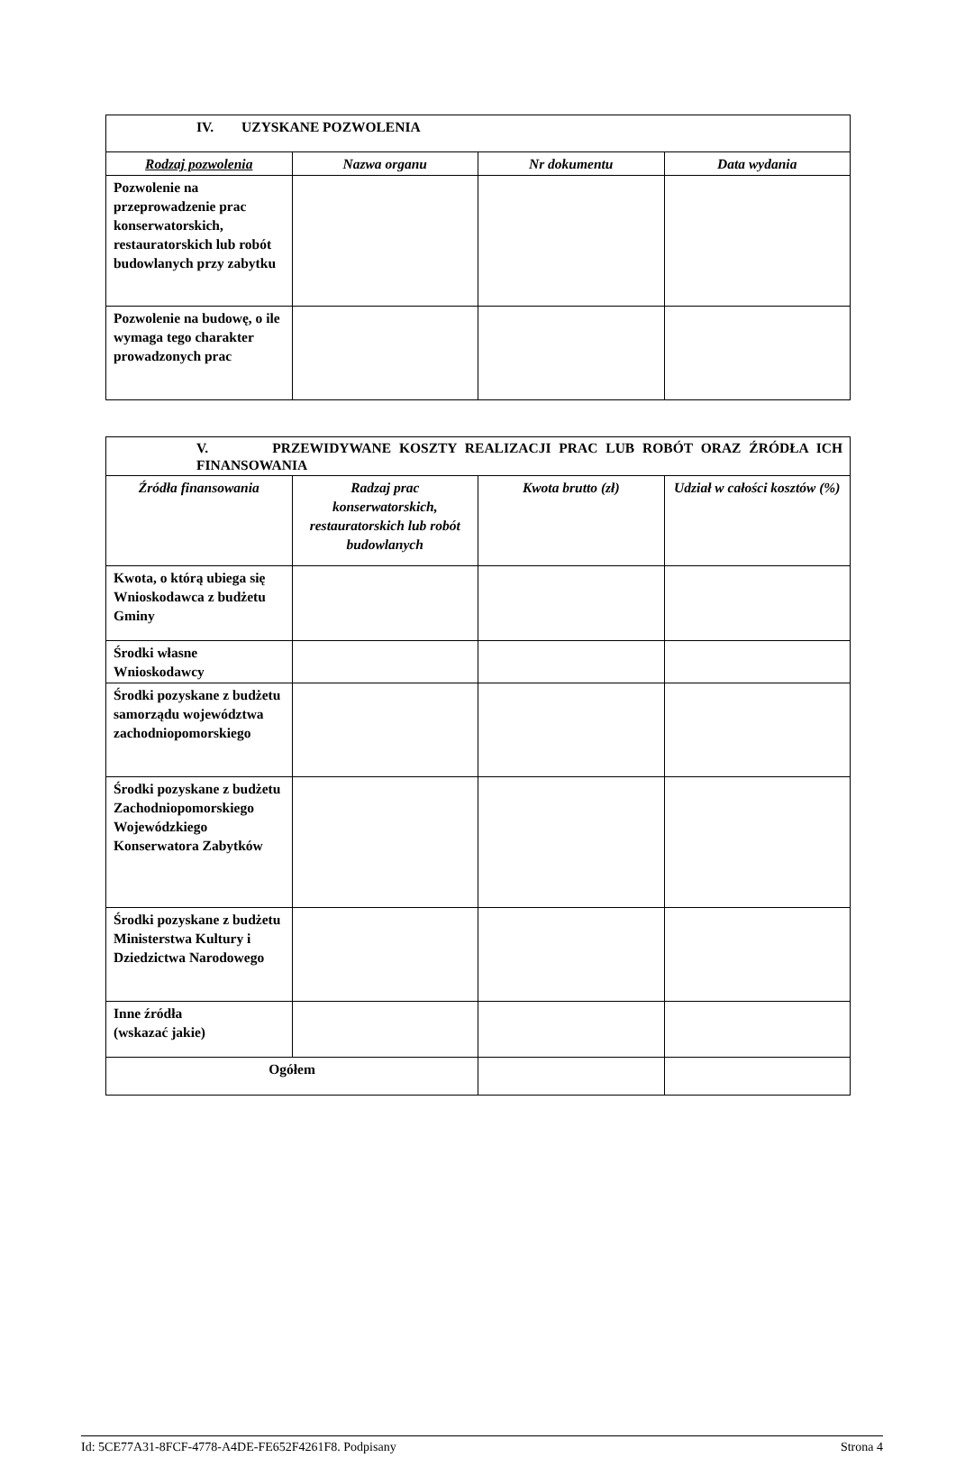| IV. UZYSKANE POZWOLENIA | | | |
| Rodzaj pozwolenia | Nazwa organu | Nr dokumentu | Data wydania |
| Pozwolenie na przeprowadzenie prac konserwatorskich, restauratorskich lub robót budowlanych przy zabytku | | | |
| Pozwolenie na budowę, o ile wymaga tego charakter prowadzonych prac | | | |
| V. PRZEWIDYWANE KOSZTY REALIZACJI PRAC LUB ROBÓT ORAZ ŹRÓDŁA ICH FINANSOWANIA | | | |
| Źródła finansowania | Radzaj prac konserwatorskich, restauratorskich lub robót budowlanych | Kwota brutto (zł) | Udział w całości kosztów (%) |
| Kwota, o którą ubiega się Wnioskodawca z budżetu Gminy | | | |
| Środki własne Wnioskodawcy | | | |
| Środki pozyskane z budżetu samorządu województwa zachodniopomorskiego | | | |
| Środki pozyskane z budżetu Zachodniopomorskiego Wojewódzkiego Konserwatora Zabytków | | | |
| Środki pozyskane z budżetu Ministerstwa Kultury i Dziedzictwa Narodowego | | | |
| Inne źródła (wskazać jakie) | | | |
| Ogółem | | | |
Id: 5CE77A31-8FCF-4778-A4DE-FE652F4261F8. Podpisany Strona 4